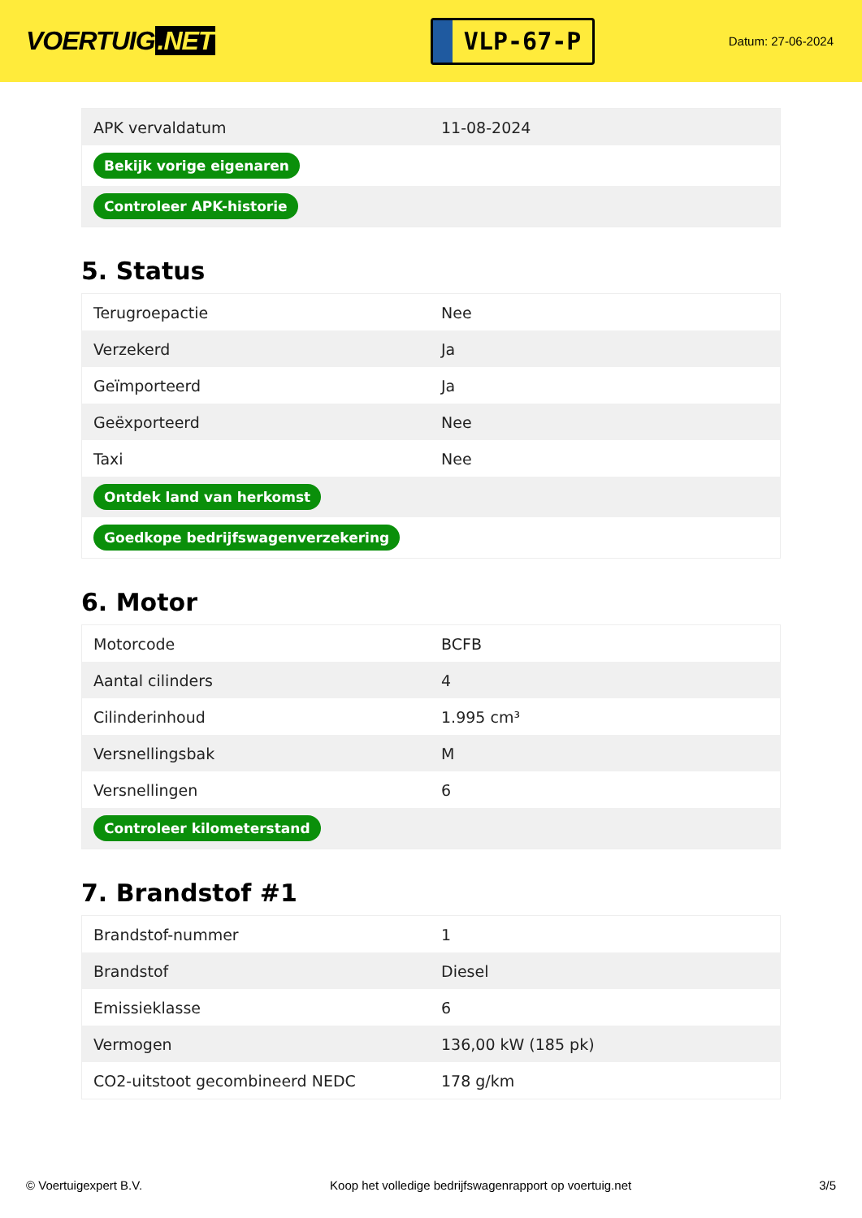VOERTUIG.NET
VLP-67-P
Datum: 27-06-2024
| APK vervaldatum | 11-08-2024 |
| Bekijk vorige eigenaren | |
| Controleer APK-historie | |
5. Status
| Terugroepactie | Nee |
| Verzekerd | Ja |
| Geïmporteerd | Ja |
| Geëxporteerd | Nee |
| Taxi | Nee |
| Ontdek land van herkomst | |
| Goedkope bedrijfswagenverzekering | |
6. Motor
| Motorcode | BCFB |
| Aantal cilinders | 4 |
| Cilinderinhoud | 1.995 cm³ |
| Versnellingsbak | M |
| Versnellingen | 6 |
| Controleer kilometerstand | |
7. Brandstof #1
| Brandstof-nummer | 1 |
| Brandstof | Diesel |
| Emissieklasse | 6 |
| Vermogen | 136,00 kW (185 pk) |
| CO2-uitstoot gecombineerd NEDC | 178 g/km |
© Voertuigexpert B.V. Koop het volledige bedrijfswagenrapport op voertuig.net 3/5